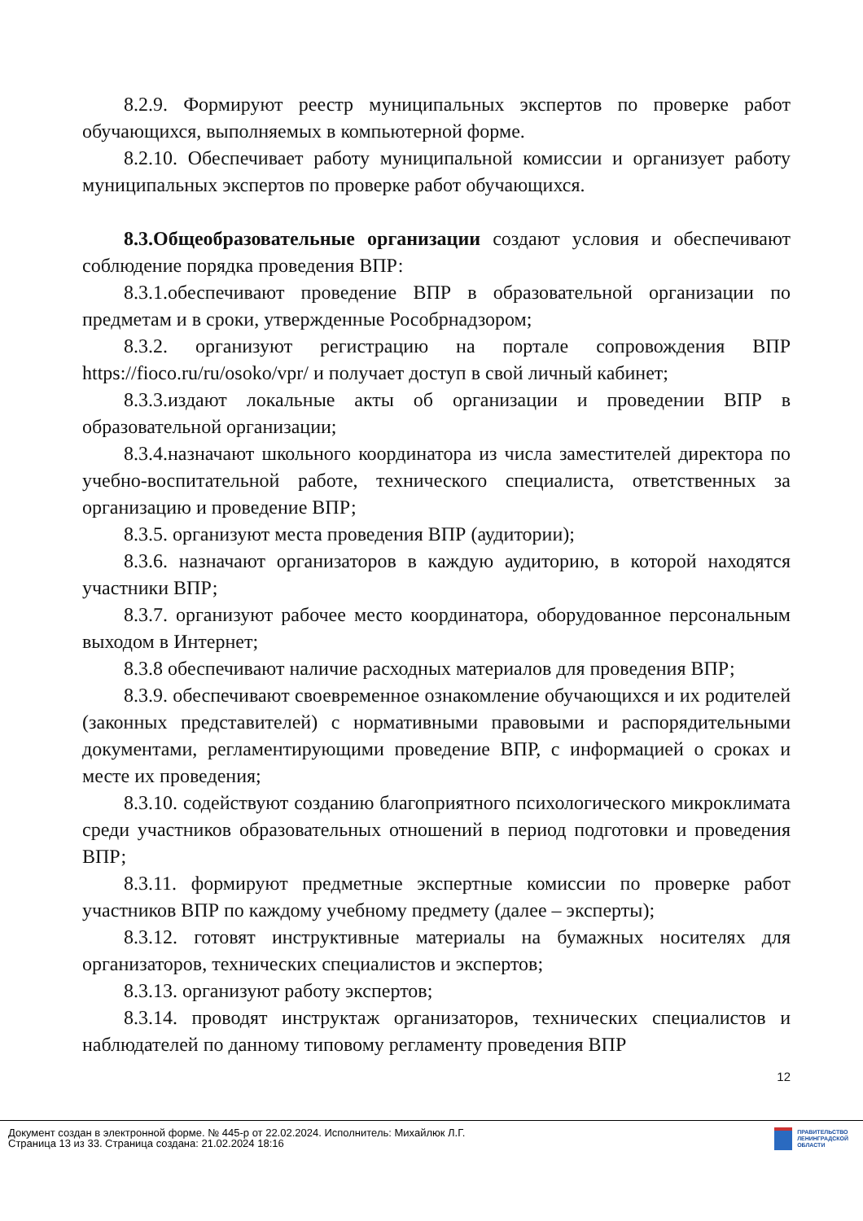8.2.9. Формируют реестр муниципальных экспертов по проверке работ обучающихся, выполняемых в компьютерной форме.
8.2.10. Обеспечивает работу муниципальной комиссии и организует работу муниципальных экспертов по проверке работ обучающихся.
8.3.Общеобразовательные организации создают условия и обеспечивают соблюдение порядка проведения ВПР:
8.3.1.обеспечивают проведение ВПР в образовательной организации по предметам и в сроки, утвержденные Рособрнадзором;
8.3.2. организуют регистрацию на портале сопровождения ВПР https://fioco.ru/ru/osoko/vpr/ и получает доступ в свой личный кабинет;
8.3.3.издают локальные акты об организации и проведении ВПР в образовательной организации;
8.3.4.назначают школьного координатора из числа заместителей директора по учебно-воспитательной работе, технического специалиста, ответственных за организацию и проведение ВПР;
8.3.5. организуют места проведения ВПР (аудитории);
8.3.6. назначают организаторов в каждую аудиторию, в которой находятся участники ВПР;
8.3.7. организуют рабочее место координатора, оборудованное персональным выходом в Интернет;
8.3.8 обеспечивают наличие расходных материалов для проведения ВПР;
8.3.9. обеспечивают своевременное ознакомление обучающихся и их родителей (законных представителей) с нормативными правовыми и распорядительными документами, регламентирующими проведение ВПР, с информацией о сроках и месте их проведения;
8.3.10. содействуют созданию благоприятного психологического микроклимата среди участников образовательных отношений в период подготовки и проведения ВПР;
8.3.11. формируют предметные экспертные комиссии по проверке работ участников ВПР по каждому учебному предмету (далее – эксперты);
8.3.12. готовят инструктивные материалы на бумажных носителях для организаторов, технических специалистов и экспертов;
8.3.13. организуют работу экспертов;
8.3.14. проводят инструктаж организаторов, технических специалистов и наблюдателей по данному типовому регламенту проведения ВПР
12
Документ создан в электронной форме. № 445-р от 22.02.2024. Исполнитель: Михайлюк Л.Г.
Страница 13 из 33. Страница создана: 21.02.2024 18:16
ПРАВИТЕЛЬСТВО
ЛЕНИНГРАДСКОЙ
ОБЛАСТИ